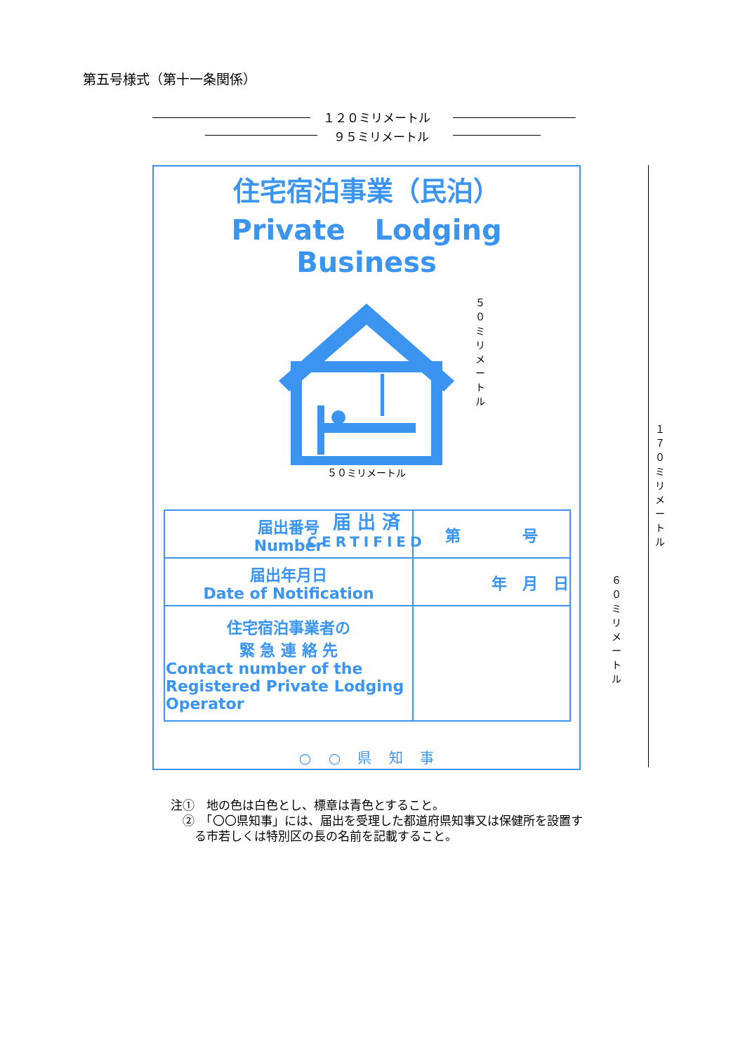第五号様式（第十一条関係）
１２０ミリメートル
９５ミリメートル
住宅宿泊事業（民泊）
Private Lodging Business
５０ミリメートル
届 出 済
CERTIFIED
| 届出番号 Number | 第 号 |
| 届出年月日 Date of Notification | 年 月 日 |
| 住宅宿泊事業者の 緊 急 連 絡 先 Contact number of the Registered Private Lodging Operator | |
○ ○ 県 知 事
１７０ミリメートル
５０ミリメートル
６０ミリメートル
注①　地の色は白色とし、標章は青色とすること。
　②　「〇〇県知事」には、届出を受理した都道府県知事又は保健所を設置す
　　る市若しくは特別区の長の名前を記載すること。